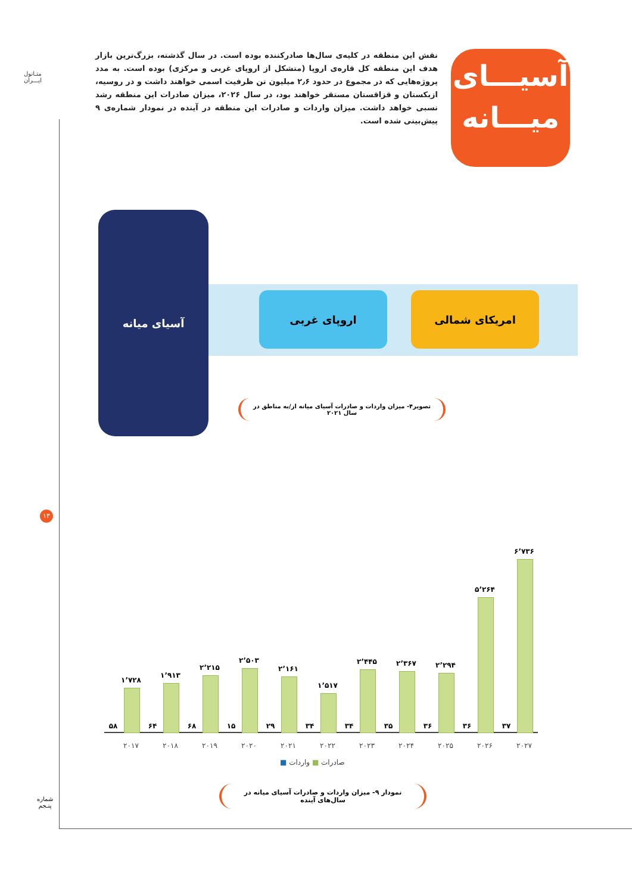متـانول
ایـــران
آسیـــای
میـــانه
نقش این منطقه در کلیه‌ی سال‌ها صادرکننده بوده است. در سال گذشته، بزرگ‌ترین بازار هدف این منطقه کل قاره‌ی اروپا (متشکل از اروپای غربی و مرکزی) بوده است. به مدد پروژه‌هایی که در مجموع در حدود ۲٫۶ میلیون تن ظرفیت اسمی خواهند داشت و در روسیه، ازبکستان و قزاقستان مستقر خواهند بود، در سال ۲۰۲۶، میزان صادرات این منطقه رشد نسبی خواهد داشت. میزان واردات و صادرات این منطقه در آینده در نمودار شماره‌ی ۹ پیش‌بینی شده است.
آسیای میانه
اروپای غربی امریکای شمالی
تصویر۴- میزان واردات و صادرات آسیای میانه از/به مناطق در سال ۲۰۲۱
۱۳
۱٬۷۲۸
۵۸
۲۰۱۷
۱٬۹۱۳
۶۴
۲۰۱۸
۲٬۲۱۵
۶۸
۲۰۱۹
۲٬۵۰۳
۱۵
۲۰۲۰
۲٬۱۶۱
۲۹
۲۰۲۱
۱٬۵۱۷
۳۴
۲۰۲۲
۲٬۴۴۵
۳۴
۲۰۲۳
۲٬۳۶۷
۳۵
۲۰۲۴
۲٬۲۹۴
۳۶
۲۰۲۵
۵٬۲۶۴
۳۶
۲۰۲۶
۶٬۷۳۶
۳۷
۲۰۲۷
صادرات ■ واردات ■
نمودار ۹- میزان واردات و صادرات آسیای میانه در سال‌های آینده
شماره
پنـجم